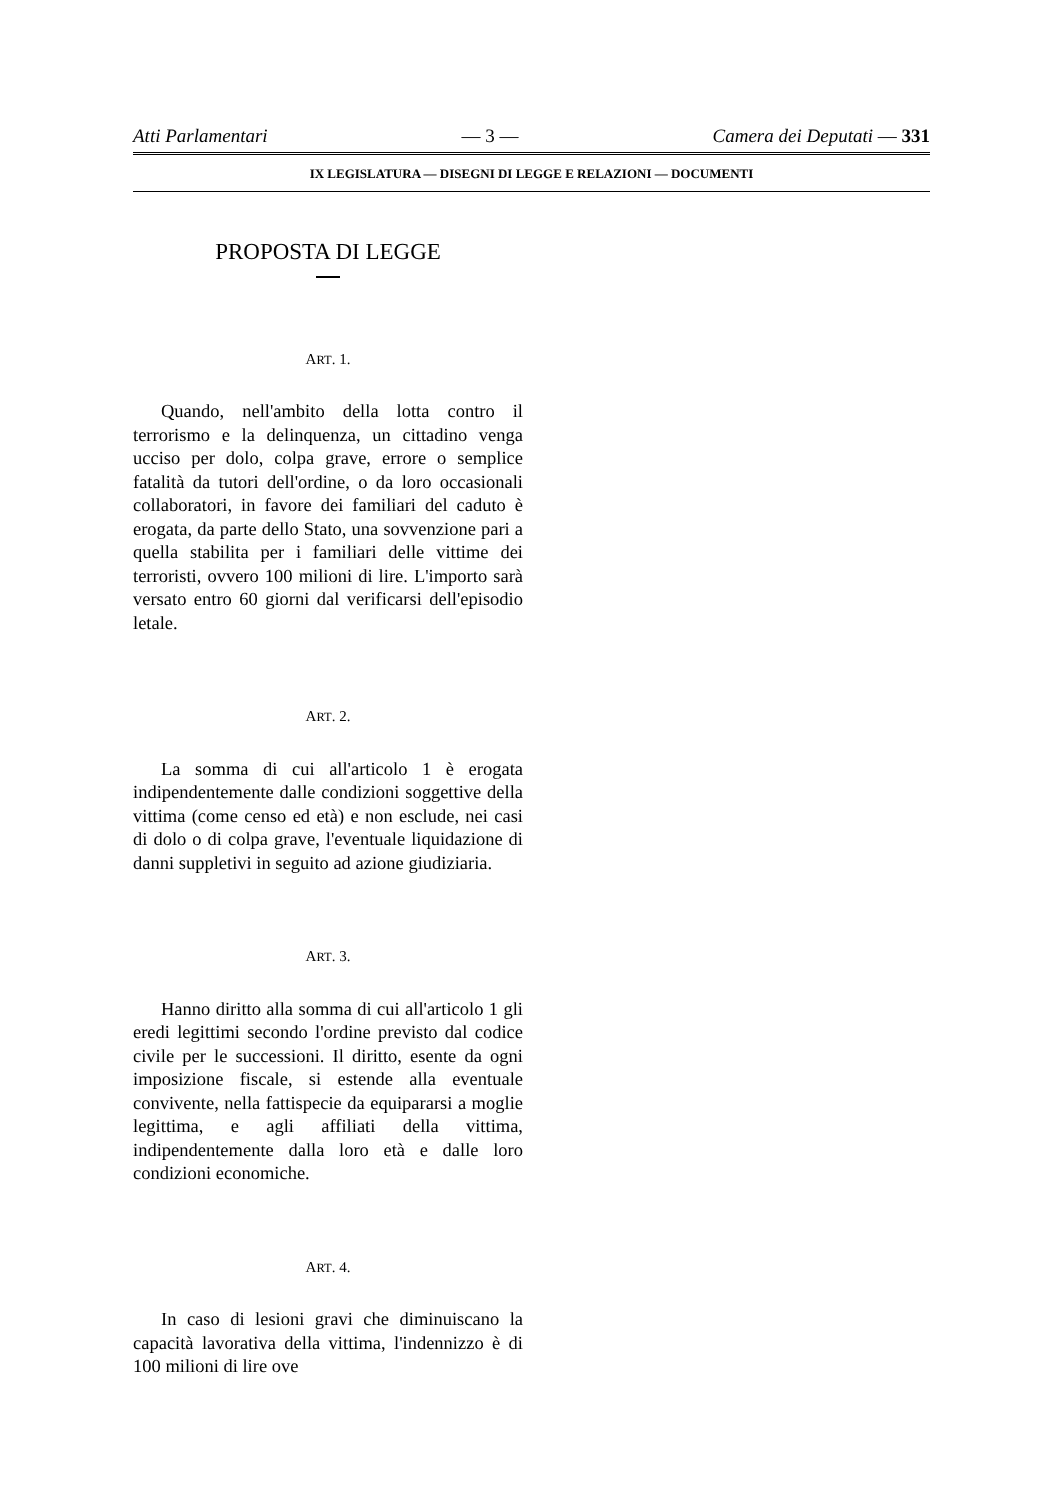Atti Parlamentari — 3 — Camera dei Deputati — 331
IX LEGISLATURA — DISEGNI DI LEGGE E RELAZIONI — DOCUMENTI
PROPOSTA DI LEGGE
ART. 1.
Quando, nell'ambito della lotta contro il terrorismo e la delinquenza, un cittadino venga ucciso per dolo, colpa grave, errore o semplice fatalità da tutori dell'ordine, o da loro occasionali collaboratori, in favore dei familiari del caduto è erogata, da parte dello Stato, una sovvenzione pari a quella stabilita per i familiari delle vittime dei terroristi, ovvero 100 milioni di lire. L'importo sarà versato entro 60 giorni dal verificarsi dell'episodio letale.
ART. 2.
La somma di cui all'articolo 1 è erogata indipendentemente dalle condizioni soggettive della vittima (come censo ed età) e non esclude, nei casi di dolo o di colpa grave, l'eventuale liquidazione di danni suppletivi in seguito ad azione giudiziaria.
ART. 3.
Hanno diritto alla somma di cui all'articolo 1 gli eredi legittimi secondo l'ordine previsto dal codice civile per le successioni. Il diritto, esente da ogni imposizione fiscale, si estende alla eventuale convivente, nella fattispecie da equipararsi a moglie legittima, e agli affiliati della vittima, indipendentemente dalla loro età e dalle loro condizioni economiche.
ART. 4.
In caso di lesioni gravi che diminuiscano la capacità lavorativa della vittima, l'indennizzo è di 100 milioni di lire ove